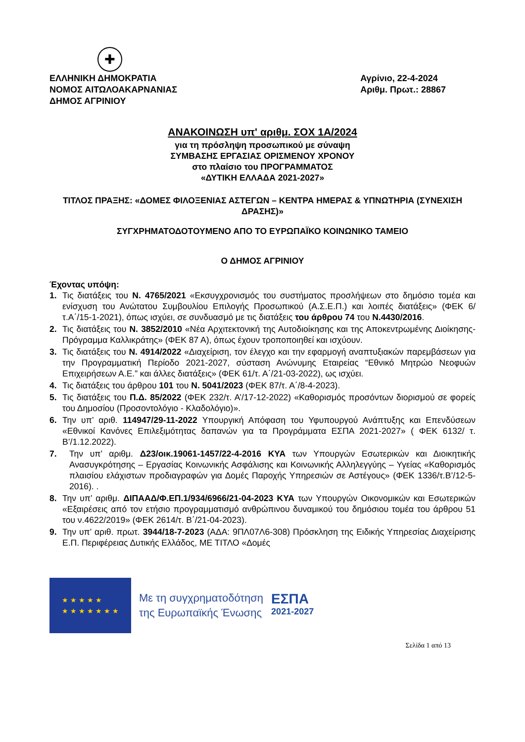✚
ΕΛΛΗΝΙΚΗ ΔΗΜΟΚΡΑΤΙΑ
ΝΟΜΟΣ ΑΙΤΩΛΟΑΚΑΡΝΑΝΙΑΣ
ΔΗΜΟΣ ΑΓΡΙΝΙΟΥ
Αγρίνιο, 22-4-2024
Αριθμ. Πρωτ.: 28867
ΑΝΑΚΟΙΝΩΣΗ υπ' αριθμ. ΣΟΧ 1Α/2024
για τη πρόσληψη προσωπικού με σύναψη
ΣΥΜΒΑΣΗΣ ΕΡΓΑΣΙΑΣ ΟΡΙΣΜΕΝΟΥ ΧΡΟΝΟΥ
στο πλαίσιο του ΠΡΟΓΡΑΜΜΑΤΟΣ
«ΔΥΤΙΚΗ ΕΛΛΑΔΑ 2021-2027»
ΤΙΤΛΟΣ ΠΡΑΞΗΣ: «ΔΟΜΕΣ ΦΙΛΟΞΕΝΙΑΣ ΑΣΤΕΓΩΝ – ΚΕΝΤΡΑ ΗΜΕΡΑΣ & ΥΠΝΩΤΗΡΙΑ (ΣΥΝΕΧΙΣΗ ΔΡΑΣΗΣ)»
ΣΥΓΧΡΗΜΑΤΟΔΟΤΟΥΜΕΝΟ ΑΠΟ ΤΟ ΕΥΡΩΠΑΪΚΟ ΚΟΙΝΩΝΙΚΟ ΤΑΜΕΙΟ
Ο ΔΗΜΟΣ ΑΓΡΙΝΙΟΥ
Έχοντας υπόψη:
1. Τις διατάξεις του Ν. 4765/2021 «Εκσυγχρονισμός του συστήματος προσλήψεων στο δημόσιο τομέα και ενίσχυση του Ανώτατου Συμβουλίου Επιλογής Προσωπικού (Α.Σ.Ε.Π.) και λοιπές διατάξεις» (ΦΕΚ 6/τ.Α΄/15-1-2021), όπως ισχύει, σε συνδυασμό με τις διατάξεις του άρθρου 74 του Ν.4430/2016.
2. Τις διατάξεις του Ν. 3852/2010 «Νέα Αρχιτεκτονική της Αυτοδιοίκησης και της Αποκεντρωμένης Διοίκησης- Πρόγραμμα Καλλικράτης» (ΦΕΚ 87 Α), όπως έχουν τροποποιηθεί και ισχύουν.
3. Τις διατάξεις του Ν. 4914/2022 «Διαχείριση, τον έλεγχο και την εφαρμογή αναπτυξιακών παρεμβάσεων για την Προγραμματική Περίοδο 2021-2027, σύσταση Ανώνυμης Εταιρείας “Εθνικό Μητρώο Νεοφυών Επιχειρήσεων Α.Ε.” και άλλες διατάξεις» (ΦΕΚ 61/τ. Α΄/21-03-2022), ως ισχύει.
4. Τις διατάξεις του άρθρου 101 του Ν. 5041/2023 (ΦΕΚ 87/τ. Α΄/8-4-2023).
5. Τις διατάξεις του Π.Δ. 85/2022 (ΦΕΚ 232/τ. Α’/17-12-2022) «Καθορισμός προσόντων διορισμού σε φορείς του Δημοσίου (Προσοντολόγιο - Κλαδολόγιο)».
6. Την υπ’ αριθ. 114947/29-11-2022 Υπουργική Απόφαση του Υφυπουργού Ανάπτυξης και Επενδύσεων «Εθνικοί Κανόνες Επιλεξιμότητας δαπανών για τα Προγράμματα ΕΣΠΑ 2021-2027» ( ΦΕΚ 6132/ τ. Β’/1.12.2022).
7. Την υπ’ αριθμ. Δ23/οικ.19061-1457/22-4-2016 ΚΥΑ των Υπουργών Εσωτερικών και Διοικητικής Ανασυγκρότησης – Εργασίας Κοινωνικής Ασφάλισης και Κοινωνικής Αλληλεγγύης – Υγείας «Καθορισμός πλαισίου ελάχιστων προδιαγραφών για Δομές Παροχής Υπηρεσιών σε Αστέγους» (ΦΕΚ 1336/τ.Β’/12-5-2016). .
8. Την υπ’ αριθμ. ΔΙΠΑΑΔ/Φ.ΕΠ.1/934/6966/21-04-2023 ΚΥΑ των Υπουργών Οικονομικών και Εσωτερικών «Εξαιρέσεις από τον ετήσιο προγραμματισμό ανθρώπινου δυναμικού του δημόσιου τομέα του άρθρου 51 του ν.4622/2019» (ΦΕΚ 2614/τ. Β΄/21-04-2023).
9. Την υπ’ αριθ. πρωτ. 3944/18-7-2023 (ΑΔΑ: 9ΠΛ07Λ6-308) Πρόσκληση της Ειδικής Υπηρεσίας Διαχείρισης Ε.Π. Περιφέρειας Δυτικής Ελλάδος, ΜΕ ΤΙΤΛΟ «Δομές
★ ★ ★ ★ ★
★ ★ ★ ★ ★ ★ ★
Με τη συγχρηματοδότηση
της Ευρωπαϊκής Ένωσης
ΕΣΠΑ
2021-2027
Σελίδα 1 από 13